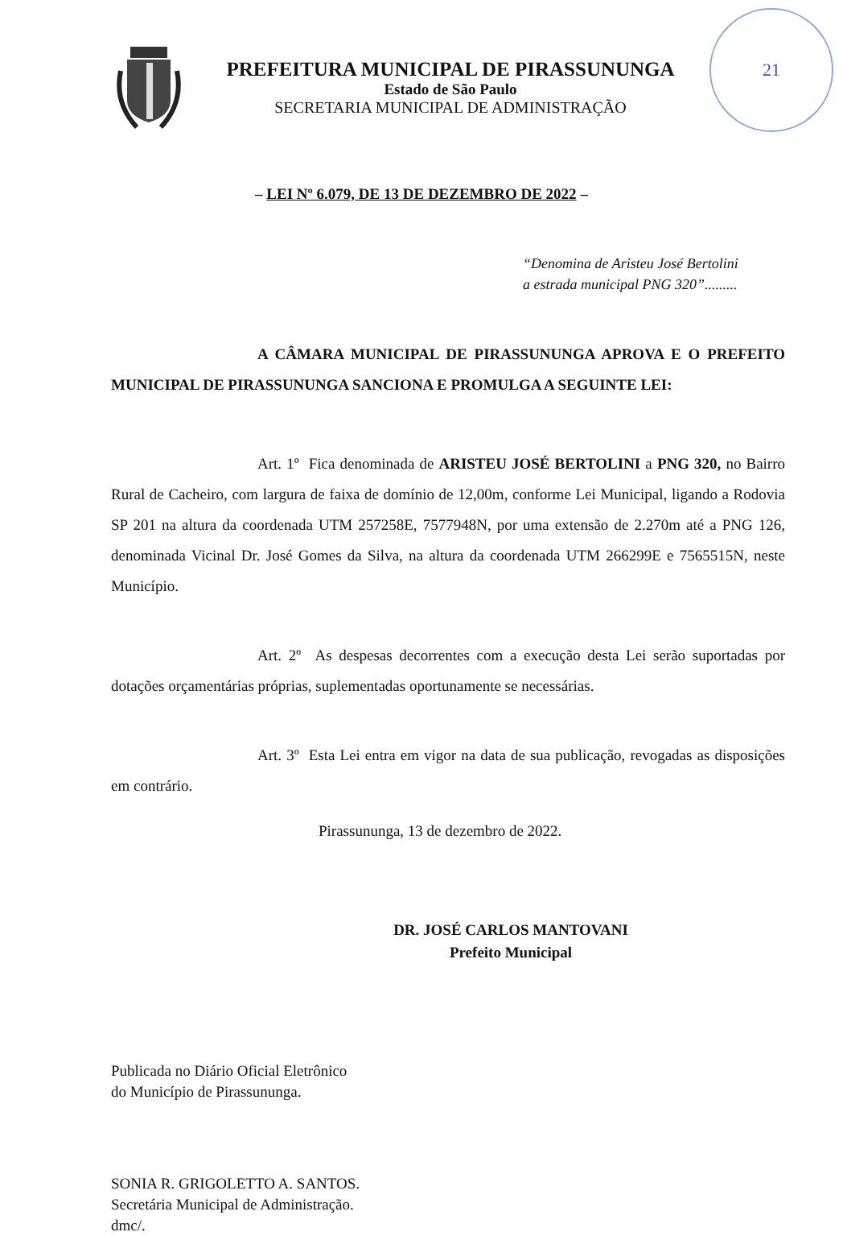21
PREFEITURA MUNICIPAL DE PIRASSUNUNGA
Estado de São Paulo
SECRETARIA MUNICIPAL DE ADMINISTRAÇÃO
– LEI Nº 6.079, DE 13 DE DEZEMBRO DE 2022 –
“Denomina de Aristeu José Bertolini
a estrada municipal PNG 320”.........
A CÂMARA MUNICIPAL DE PIRASSUNUNGA APROVA E O PREFEITO MUNICIPAL DE PIRASSUNUNGA SANCIONA E PROMULGA A SEGUINTE LEI:
Art. 1º Fica denominada de ARISTEU JOSÉ BERTOLINI a PNG 320, no Bairro Rural de Cacheiro, com largura de faixa de domínio de 12,00m, conforme Lei Municipal, ligando a Rodovia SP 201 na altura da coordenada UTM 257258E, 7577948N, por uma extensão de 2.270m até a PNG 126, denominada Vicinal Dr. José Gomes da Silva, na altura da coordenada UTM 266299E e 7565515N, neste Município.
Art. 2º As despesas decorrentes com a execução desta Lei serão suportadas por dotações orçamentárias próprias, suplementadas oportunamente se necessárias.
Art. 3º Esta Lei entra em vigor na data de sua publicação, revogadas as disposições em contrário.
Pirassununga, 13 de dezembro de 2022.
DR. JOSÉ CARLOS MANTOVANI
Prefeito Municipal
Publicada no Diário Oficial Eletrônico
do Município de Pirassununga.
SONIA R. GRIGOLETTO A. SANTOS.
Secretária Municipal de Administração.
dmc/.